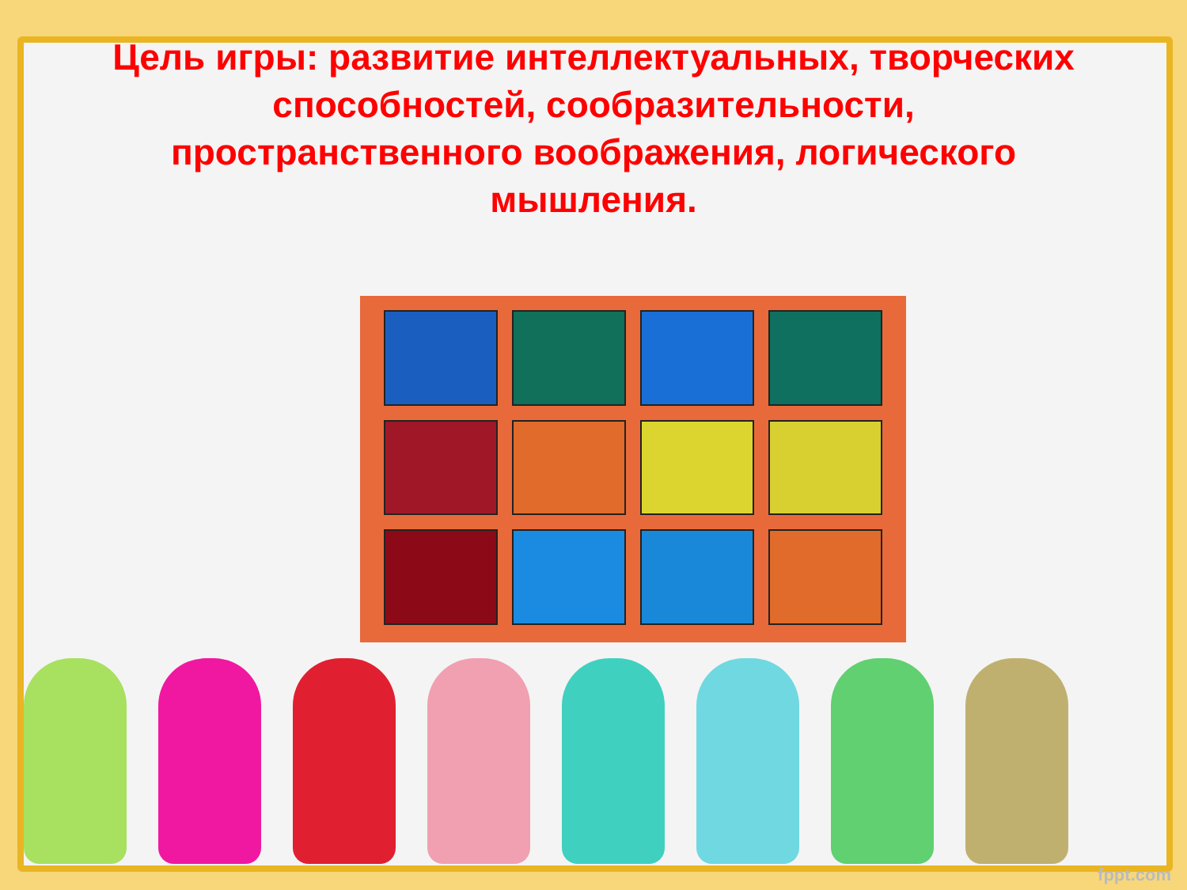Цель игры: развитие интеллектуальных, творческих способностей, сообразительности, пространственного воображения, логического мышления.
fppt.com